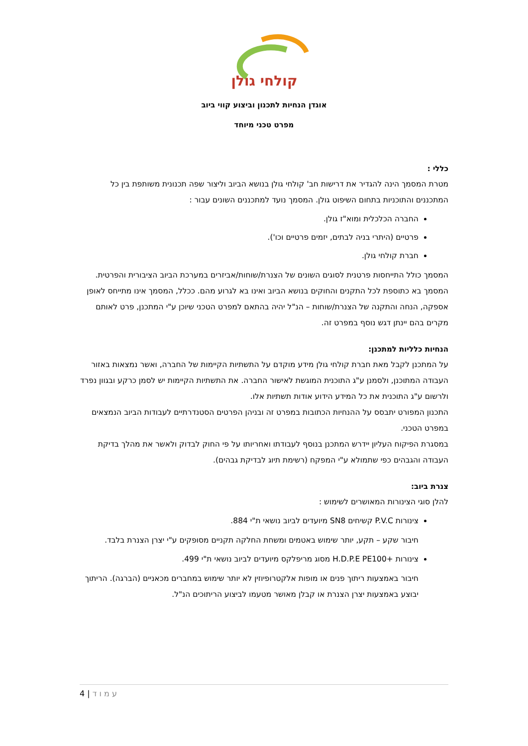קולחי גולן
אוגדן הנחיות לתכנון וביצוע קווי ביוב
מפרט טכני מיוחד
כללי :
מטרת המסמך הינה להגדיר את דרישות חב' קולחי גולן בנושא הביוב וליצור שפה תכנונית משותפת בין כל המתכננים והתוכניות בתחום השיפוט גולן. המסמך נועד למתכננים השונים עבור :
החברה הכלכלית ומוא"ז גולן.
פרטיים (היתרי בניה לבתים, יזמים פרטיים וכו').
חברת קולחי גולן.
המסמך כולל התייחסות פרטנית לסוגים השונים של הצנרת/שוחות/אביזרים במערכת הביוב הציבורית והפרטית.
המסמך בא כתוספת לכל התקנים והחוקים בנושא הביוב ואינו בא לגרוע מהם. ככלל, המסמך אינו מתייחס לאופן אספקה, הנחה והתקנה של הצנרת/שוחות – הנ"ל יהיה בהתאם למפרט הטכני שיוכן ע"י המתכנן, פרט לאותם מקרים בהם יינתן דגש נוסף במפרט זה.
הנחיות כלליות למתכנן:
על המתכנן לקבל מאת חברת קולחי גולן מידע מוקדם על התשתיות הקיימות של החברה, ואשר נמצאות באזור העבודה המתוכנן, ולסמנן ע"ג התוכנית המוגשת לאישור החברה. את התשתיות הקיימות יש לסמן כרקע ובגוון נפרד ולרשום ע"ג התוכנית את כל המידע הידוע אודות תשתיות אלו.
התכנון המפורט יתבסס על ההנחיות הכתובות במפרט זה ובניהן הפרטים הסטנדרתיים לעבודות הביוב הנמצאים במפרט הטכני.
במסגרת הפיקוח העליון יידרש המתכנן בנוסף לעבודתו ואחריותו על פי החוק לבדוק ולאשר את מהלך בדיקת העבודה והגבהים כפי שתמולא ע"י המפקח (רשימת תיוג לבדיקת גבהים).
צנרת ביוב:
להלן סוגי הצינורות המאושרים לשימוש :
צינורות P.V.C קשיחים SN8 מיועדים לביוב נושאי ת"י 884.
חיבור שקע – תקע, יותר שימוש באטמים ומשחת החלקה תקניים מסופקים ע"י יצרן הצנרת בלבד.
צינורות +H.D.P.E PE100 מסוג מריפלקס מיועדים לביוב נושאי ת"י 499.
חיבור באמצעות ריתוך פנים או מופות אלקטרופיוזין לא יותר שימוש במחברים מכאניים (הברגה). הריתוך יבוצע באמצעות יצרן הצנרת או קבלן מאושר מטעמו לביצוע הריתוכים הנ"ל.
ע מ ו ד | 4